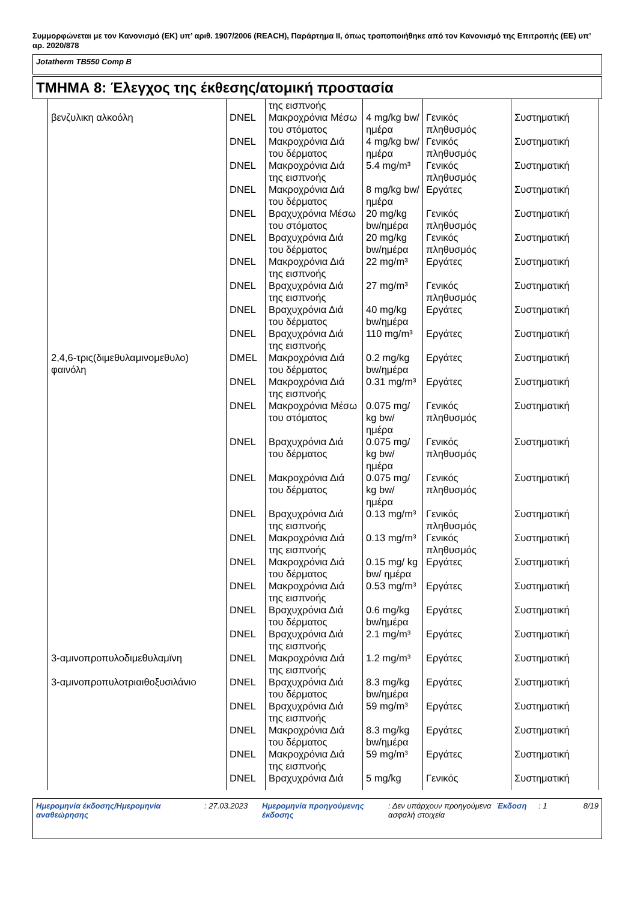Συμμορφώνεται με τον Κανονισμό (ΕΚ) υπ’ αριθ. 1907/2006 (REACH), Παράρτημα II, όπως τροποποιήθηκε από τον Κανονισμό της Επιτροπής (ΕΕ) υπ’ αρ. 2020/878
Jotatherm TB550 Comp B
ΤΜΗΜΑ 8: Έλεγχος της έκθεσης/ατομική προστασία
| | | της εισπνοής | | | |
| βενζυλικη αλκοόλη | DNEL | Μακροχρόνια Μέσω του στόματος | 4 mg/kg bw/ημέρα | Γενικός πληθυσμός | Συστηματική |
| | DNEL | Μακροχρόνια Διά του δέρματος | 4 mg/kg bw/ημέρα | Γενικός πληθυσμός | Συστηματική |
| | DNEL | Μακροχρόνια Διά της εισπνοής | 5.4 mg/m³ | Γενικός πληθυσμός | Συστηματική |
| | DNEL | Μακροχρόνια Διά του δέρματος | 8 mg/kg bw/ημέρα | Εργάτες | Συστηματική |
| | DNEL | Βραχυχρόνια Μέσω του στόματος | 20 mg/kg bw/ημέρα | Γενικός πληθυσμός | Συστηματική |
| | DNEL | Βραχυχρόνια Διά του δέρματος | 20 mg/kg bw/ημέρα | Γενικός πληθυσμός | Συστηματική |
| | DNEL | Μακροχρόνια Διά της εισπνοής | 22 mg/m³ | Εργάτες | Συστηματική |
| | DNEL | Βραχυχρόνια Διά της εισπνοής | 27 mg/m³ | Γενικός πληθυσμός | Συστηματική |
| | DNEL | Βραχυχρόνια Διά του δέρματος | 40 mg/kg bw/ημέρα | Εργάτες | Συστηματική |
| | DNEL | Βραχυχρόνια Διά της εισπνοής | 110 mg/m³ | Εργάτες | Συστηματική |
| 2,4,6-τρις(διμεθυλαμινομεθυλο) φαινόλη | DMEL | Μακροχρόνια Διά του δέρματος | 0.2 mg/kg bw/ημέρα | Εργάτες | Συστηματική |
| | DNEL | Μακροχρόνια Διά της εισπνοής | 0.31 mg/m³ | Εργάτες | Συστηματική |
| | DNEL | Μακροχρόνια Μέσω του στόματος | 0.075 mg/ kg bw/ ημέρα | Γενικός πληθυσμός | Συστηματική |
| | DNEL | Βραχυχρόνια Διά του δέρματος | 0.075 mg/ kg bw/ ημέρα | Γενικός πληθυσμός | Συστηματική |
| | DNEL | Μακροχρόνια Διά του δέρματος | 0.075 mg/ kg bw/ ημέρα | Γενικός πληθυσμός | Συστηματική |
| | DNEL | Βραχυχρόνια Διά της εισπνοής | 0.13 mg/m³ | Γενικός πληθυσμός | Συστηματική |
| | DNEL | Μακροχρόνια Διά της εισπνοής | 0.13 mg/m³ | Γενικός πληθυσμός | Συστηματική |
| | DNEL | Μακροχρόνια Διά του δέρματος | 0.15 mg/ kg bw/ ημέρα | Εργάτες | Συστηματική |
| | DNEL | Μακροχρόνια Διά της εισπνοής | 0.53 mg/m³ | Εργάτες | Συστηματική |
| | DNEL | Βραχυχρόνια Διά του δέρματος | 0.6 mg/kg bw/ημέρα | Εργάτες | Συστηματική |
| | DNEL | Βραχυχρόνια Διά της εισπνοής | 2.1 mg/m³ | Εργάτες | Συστηματική |
| 3-αμινοπροπυλοδιμεθυλαμϊνη | DNEL | Μακροχρόνια Διά της εισπνοής | 1.2 mg/m³ | Εργάτες | Συστηματική |
| 3-αμινοπροπυλοτριαιθοξυσιλάνιο | DNEL | Βραχυχρόνια Διά του δέρματος | 8.3 mg/kg bw/ημέρα | Εργάτες | Συστηματική |
| | DNEL | Βραχυχρόνια Διά της εισπνοής | 59 mg/m³ | Εργάτες | Συστηματική |
| | DNEL | Μακροχρόνια Διά του δέρματος | 8.3 mg/kg bw/ημέρα | Εργάτες | Συστηματική |
| | DNEL | Μακροχρόνια Διά της εισπνοής | 59 mg/m³ | Εργάτες | Συστηματική |
| | DNEL | Βραχυχρόνια Διά | 5 mg/kg | Γενικός | Συστηματική |
Ημερομηνία έκδοσης/Ημερομηνία αναθεώρησης
: 27.03.2023 Ημερομηνία προηγούμενης έκδοσης
: Δεν υπάρχουν προηγούμενα ασφαλή στοιχεία
Έκδοση : 1 8/19